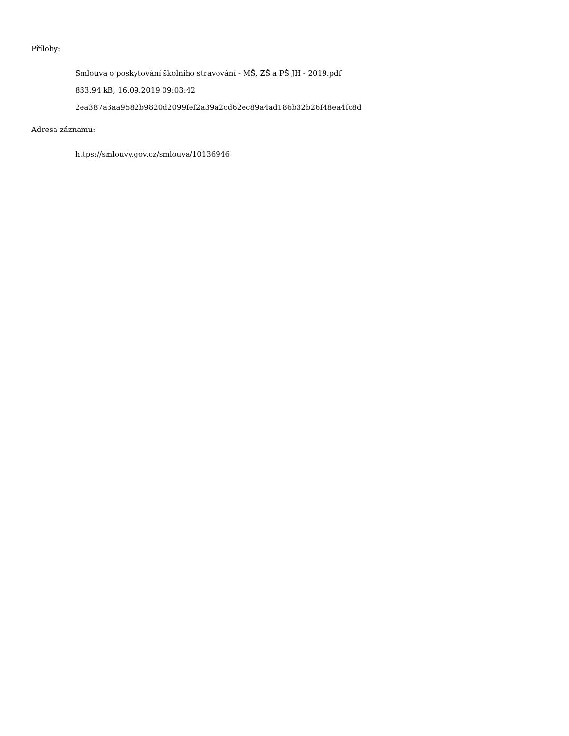Přílohy:
Smlouva o poskytování školního stravování - MŠ, ZŠ a PŠ JH - 2019.pdf
833.94 kB, 16.09.2019 09:03:42
2ea387a3aa9582b9820d2099fef2a39a2cd62ec89a4ad186b32b26f48ea4fc8d
Adresa záznamu:
https://smlouvy.gov.cz/smlouva/10136946